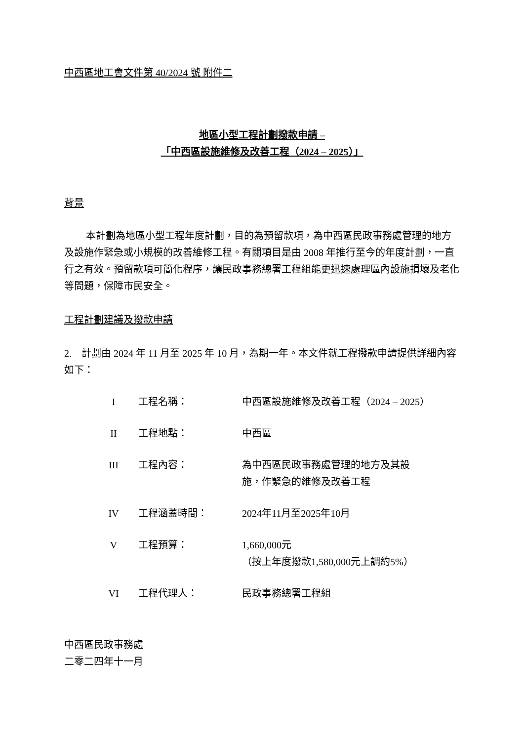中西區地工會文件第 40/2024 號 附件二
地區小型工程計劃撥款申請 –
「中西區設施維修及改善工程（2024 – 2025）」
背景
本計劃為地區小型工程年度計劃，目的為預留款項，為中西區民政事務處管理的地方及設施作緊急或小規模的改善維修工程。有關項目是由 2008 年推行至今的年度計劃，一直行之有效。預留款項可簡化程序，讓民政事務總署工程組能更迅速處理區內設施損壞及老化等問題，保障市民安全。
工程計劃建議及撥款申請
2. 計劃由 2024 年 11 月至 2025 年 10 月，為期一年。本文件就工程撥款申請提供詳細內容如下：
| I | 工程名稱： | 中西區設施維修及改善工程（2024 – 2025） |
| II | 工程地點： | 中西區 |
| III | 工程內容： | 為中西區民政事務處管理的地方及其設 施，作緊急的維修及改善工程 |
| IV | 工程涵蓋時間： | 2024年11月至2025年10月 |
| V | 工程預算： | 1,660,000元 （按上年度撥款1,580,000元上調約5%） |
| VI | 工程代理人： | 民政事務總署工程組 |
中西區民政事務處
二零二四年十一月